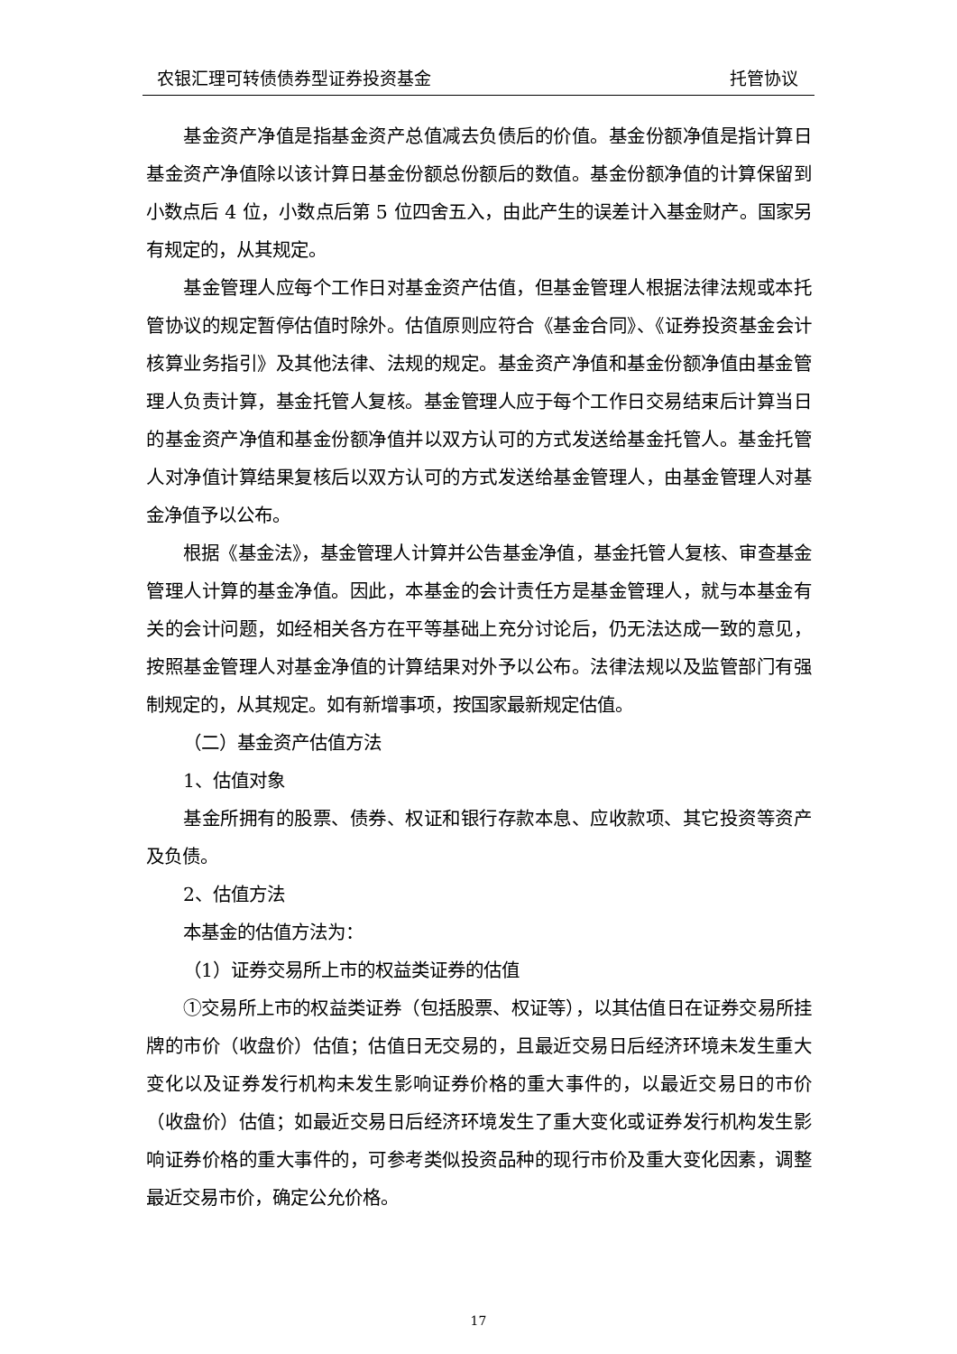农银汇理可转债债券型证券投资基金 托管协议
基金资产净值是指基金资产总值减去负债后的价值。基金份额净值是指计算日基金资产净值除以该计算日基金份额总份额后的数值。基金份额净值的计算保留到小数点后 4 位，小数点后第 5 位四舍五入，由此产生的误差计入基金财产。国家另有规定的，从其规定。
基金管理人应每个工作日对基金资产估值，但基金管理人根据法律法规或本托管协议的规定暂停估值时除外。估值原则应符合《基金合同》、《证券投资基金会计核算业务指引》及其他法律、法规的规定。基金资产净值和基金份额净值由基金管理人负责计算，基金托管人复核。基金管理人应于每个工作日交易结束后计算当日的基金资产净值和基金份额净值并以双方认可的方式发送给基金托管人。基金托管人对净值计算结果复核后以双方认可的方式发送给基金管理人，由基金管理人对基金净值予以公布。
根据《基金法》，基金管理人计算并公告基金净值，基金托管人复核、审查基金管理人计算的基金净值。因此，本基金的会计责任方是基金管理人，就与本基金有关的会计问题，如经相关各方在平等基础上充分讨论后，仍无法达成一致的意见，按照基金管理人对基金净值的计算结果对外予以公布。法律法规以及监管部门有强制规定的，从其规定。如有新增事项，按国家最新规定估值。
（二）基金资产估值方法
1、估值对象
基金所拥有的股票、债券、权证和银行存款本息、应收款项、其它投资等资产及负债。
2、估值方法
本基金的估值方法为：
（1）证券交易所上市的权益类证券的估值
①交易所上市的权益类证券（包括股票、权证等），以其估值日在证券交易所挂牌的市价（收盘价）估值；估值日无交易的，且最近交易日后经济环境未发生重大变化以及证券发行机构未发生影响证券价格的重大事件的，以最近交易日的市价（收盘价）估值；如最近交易日后经济环境发生了重大变化或证券发行机构发生影响证券价格的重大事件的，可参考类似投资品种的现行市价及重大变化因素，调整最近交易市价，确定公允价格。
17